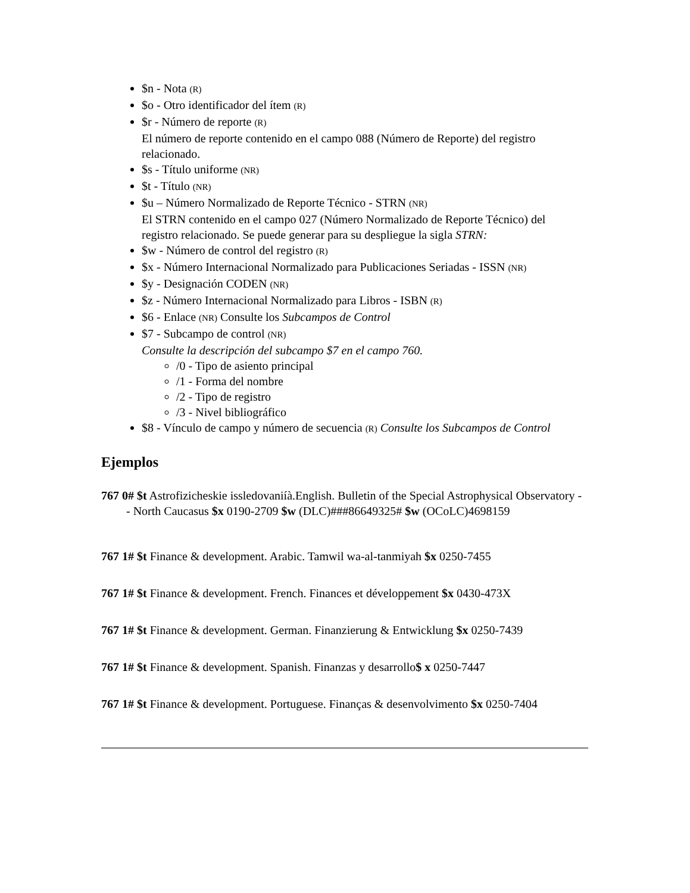$n - Nota (R)
$o - Otro identificador del ítem (R)
$r - Número de reporte (R)
El número de reporte contenido en el campo 088 (Número de Reporte) del registro relacionado.
$s - Título uniforme (NR)
$t - Título (NR)
$u – Número Normalizado de Reporte Técnico - STRN (NR)
El STRN contenido en el campo 027 (Número Normalizado de Reporte Técnico) del registro relacionado. Se puede generar para su despliegue la sigla STRN:
$w - Número de control del registro (R)
$x - Número Internacional Normalizado para Publicaciones Seriadas - ISSN (NR)
$y - Designación CODEN (NR)
$z - Número Internacional Normalizado para Libros - ISBN (R)
$6 - Enlace (NR) Consulte los Subcampos de Control
$7 - Subcampo de control (NR)
Consulte la descripción del subcampo $7 en el campo 760.
/0 - Tipo de asiento principal
/1 - Forma del nombre
/2 - Tipo de registro
/3 - Nivel bibliográfico
$8 - Vínculo de campo y número de secuencia (R) Consulte los Subcampos de Control
Ejemplos
767 0# $t Astrofizicheskie issledovaniíà.English. Bulletin of the Special Astrophysical Observatory -- North Caucasus $x 0190-2709 $w (DLC)###86649325# $w (OCoLC)4698159
767 1# $t Finance & development. Arabic. Tamwil wa-al-tanmiyah $x 0250-7455
767 1# $t Finance & development. French. Finances et développement $x 0430-473X
767 1# $t Finance & development. German. Finanzierung & Entwicklung $x 0250-7439
767 1# $t Finance & development. Spanish. Finanzas y desarrollo$ x 0250-7447
767 1# $t Finance & development. Portuguese. Finanças & desenvolvimento $x 0250-7404